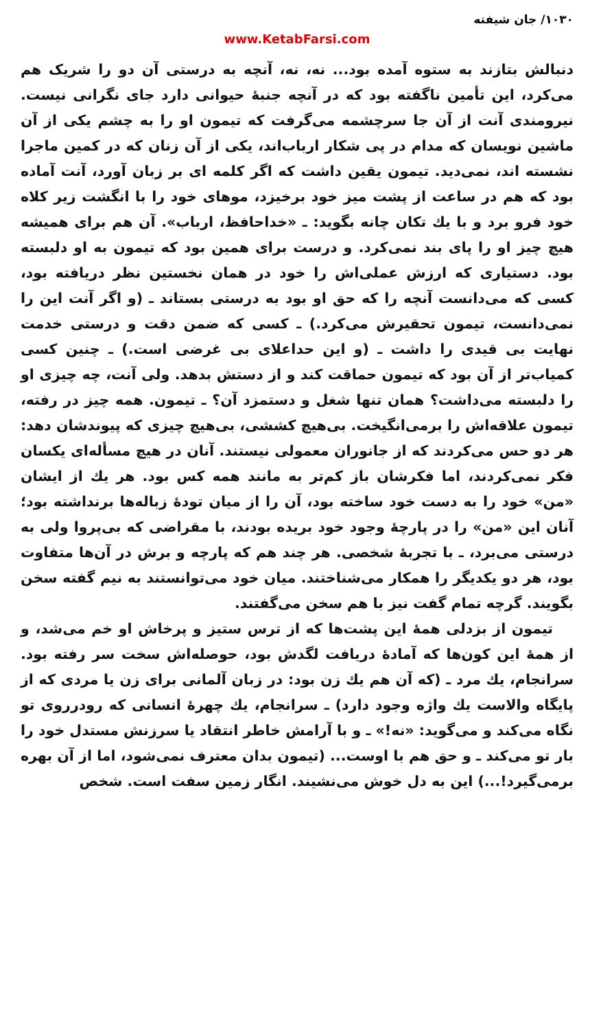۱۰۳۰/ جان شیفته
www.KetabFarsi.com
دنبالش بتازند به ستوه آمده بود... نه، نه، آنچه به درستی آن دو را شریک هم می‌کرد، این تأمین ناگفته بود که در آنچه جنبهٔ حیوانی دارد جای نگرانی نیست. نیرومندی آنت از آن جا سرچشمه می‌گرفت که تیمون او را به چشم یکی از آن ماشین نویسان که مدام در پی شکار ارباب‌اند، یکی از آن زنان که در کمین ماجرا نشسته اند، نمی‌دید. تیمون یقین داشت که اگر کلمه ای بر زبان آورد، آنت آماده بود که هم در ساعت از پشت میز خود برخیزد، موهای خود را با انگشت زیر کلاه خود فرو برد و با یك تکان چانه بگوید: ـ «خداحافظ، ارباب». آن هم برای همیشه هیچ چیز او را پای بند نمی‌کرد. و درست برای همین بود که تیمون به او دلبسته بود. دستیاری که ارزش عملی‌اش را خود در همان نخستین نظر دریافته بود، کسی که می‌دانست آنچه را که حق او بود به درستی بستاند ـ (و اگر آنت این را نمی‌دانست، تیمون تحقیرش می‌کرد.) ـ کسی که ضمن دقت و درستی خدمت نهایت بی قیدی را داشت ـ (و این حداعلای بی غرضی است.) ـ چنین کسی کمیاب‌تر از آن بود که تیمون حماقت کند و از دستش بدهد. ولی آنت، چه چیزی او را دلبسته می‌داشت؟ همان تنها شغل و دستمزد آن؟ ـ تیمون. همه چیز در رفته، تیمون علاقه‌اش را برمی‌انگیخت. بی‌هیچ کششی، بی‌هیچ چیزی که پیوندشان دهد: هر دو حس می‌کردند که از جانوران معمولی نیستند. آنان در هیچ مسأله‌ای یکسان فکر نمی‌کردند، اما فکرشان باز کم‌تر به مانند همه کس بود. هر یك از ایشان «من» خود را به دست خود ساخته بود، آن را از میان تودهٔ زباله‌ها برنداشته بود؛ آنان این «من» را در پارچهٔ وجود خود بریده بودند، با مقراضی که بی‌پروا ولی به درستی می‌برد، ـ با تجربهٔ شخصی. هر چند هم که پارچه و برش در آن‌ها متفاوت بود، هر دو یکدیگر را همکار می‌شناختند. میان خود می‌توانستند به نیم گفته سخن بگویند. گرچه تمام گفت نیز با هم سخن می‌گفتند.
تیمون از بزدلی همهٔ این پشت‌ها که از ترس ستیز و پرخاش او خم می‌شد، و از همهٔ این کون‌ها که آمادهٔ دریافت لگدش بود، حوصله‌اش سخت سر رفته بود. سرانجام، یك مرد ـ (که آن هم یك زن بود: در زبان آلمانی برای زن یا مردی که از پایگاه والاست یك واژه وجود دارد) ـ سرانجام، یك چهرهٔ انسانی که رودرروی تو نگاه می‌کند و می‌گوید: «نه!» ـ و با آرامش خاطر انتقاد یا سرزنش مستدل خود را بار تو می‌کند ـ و حق هم با اوست... (تیمون بدان معترف نمی‌شود، اما از آن بهره برمی‌گیرد!...) این به دل خوش می‌نشیند. انگار زمین سفت است. شخص